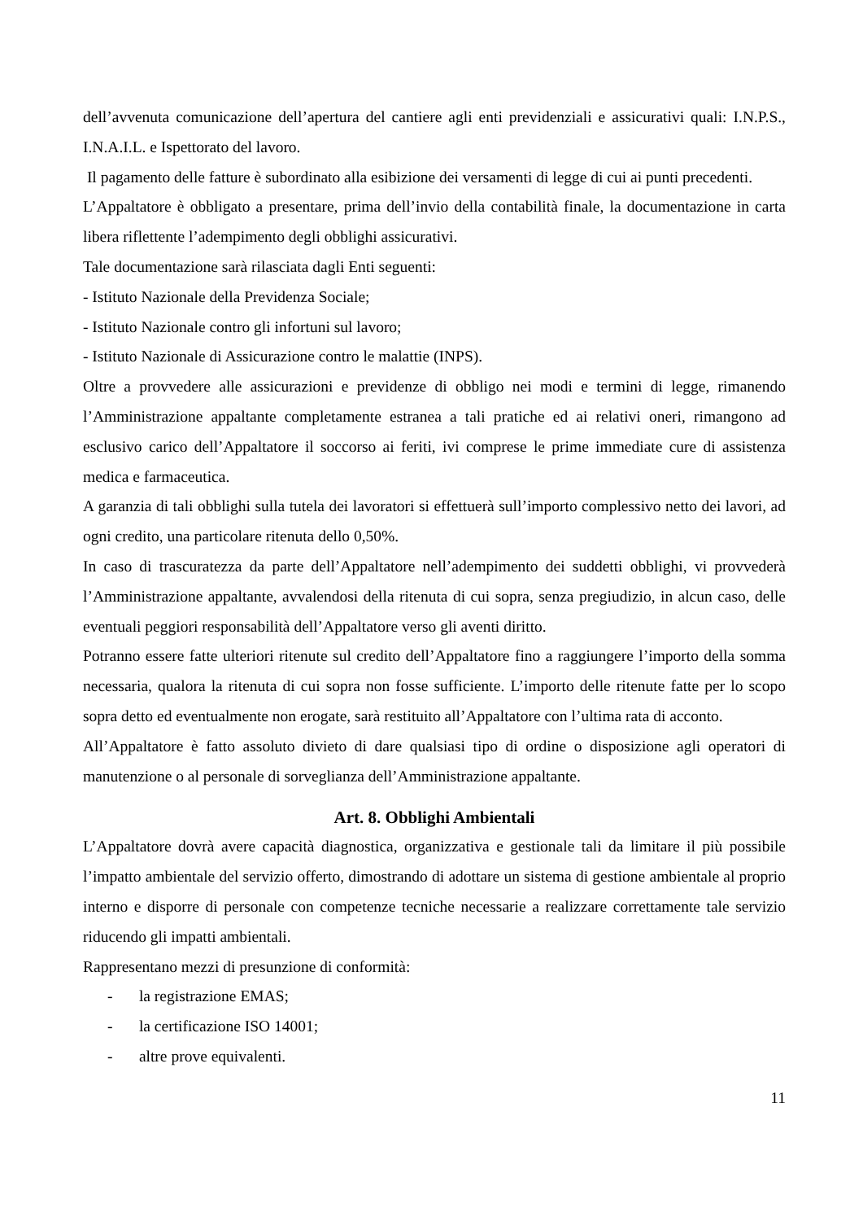dell’avvenuta comunicazione dell’apertura del cantiere agli enti previdenziali e assicurativi quali: I.N.P.S., I.N.A.I.L. e Ispettorato del lavoro.
Il pagamento delle fatture è subordinato alla esibizione dei versamenti di legge di cui ai punti precedenti.
L’Appaltatore è obbligato a presentare, prima dell’invio della contabilità finale, la documentazione in carta libera riflettente l’adempimento degli obblighi assicurativi.
Tale documentazione sarà rilasciata dagli Enti seguenti:
- Istituto Nazionale della Previdenza Sociale;
- Istituto Nazionale contro gli infortuni sul lavoro;
- Istituto Nazionale di Assicurazione contro le malattie (INPS).
Oltre a provvedere alle assicurazioni e previdenze di obbligo nei modi e termini di legge, rimanendo l’Amministrazione appaltante completamente estranea a tali pratiche ed ai relativi oneri, rimangono ad esclusivo carico dell’Appaltatore il soccorso ai feriti, ivi comprese le prime immediate cure di assistenza medica e farmaceutica.
A garanzia di tali obblighi sulla tutela dei lavoratori si effettuerà sull’importo complessivo netto dei lavori, ad ogni credito, una particolare ritenuta dello 0,50%.
In caso di trascuratezza da parte dell’Appaltatore nell’adempimento dei suddetti obblighi, vi provvederà l’Amministrazione appaltante, avvalendosi della ritenuta di cui sopra, senza pregiudizio, in alcun caso, delle eventuali peggiori responsabilità dell’Appaltatore verso gli aventi diritto.
Potranno essere fatte ulteriori ritenute sul credito dell’Appaltatore fino a raggiungere l’importo della somma necessaria, qualora la ritenuta di cui sopra non fosse sufficiente. L’importo delle ritenute fatte per lo scopo sopra detto ed eventualmente non erogate, sarà restituito all’Appaltatore con l’ultima rata di acconto.
All’Appaltatore è fatto assoluto divieto di dare qualsiasi tipo di ordine o disposizione agli operatori di manutenzione o al personale di sorveglianza dell’Amministrazione appaltante.
Art. 8. Obblighi Ambientali
L’Appaltatore dovrà avere capacità diagnostica, organizzativa e gestionale tali da limitare il più possibile l’impatto ambientale del servizio offerto, dimostrando di adottare un sistema di gestione ambientale al proprio interno e disporre di personale con competenze tecniche necessarie a realizzare correttamente tale servizio riducendo gli impatti ambientali.
Rappresentano mezzi di presunzione di conformità:
- la registrazione EMAS;
- la certificazione ISO 14001;
- altre prove equivalenti.
11